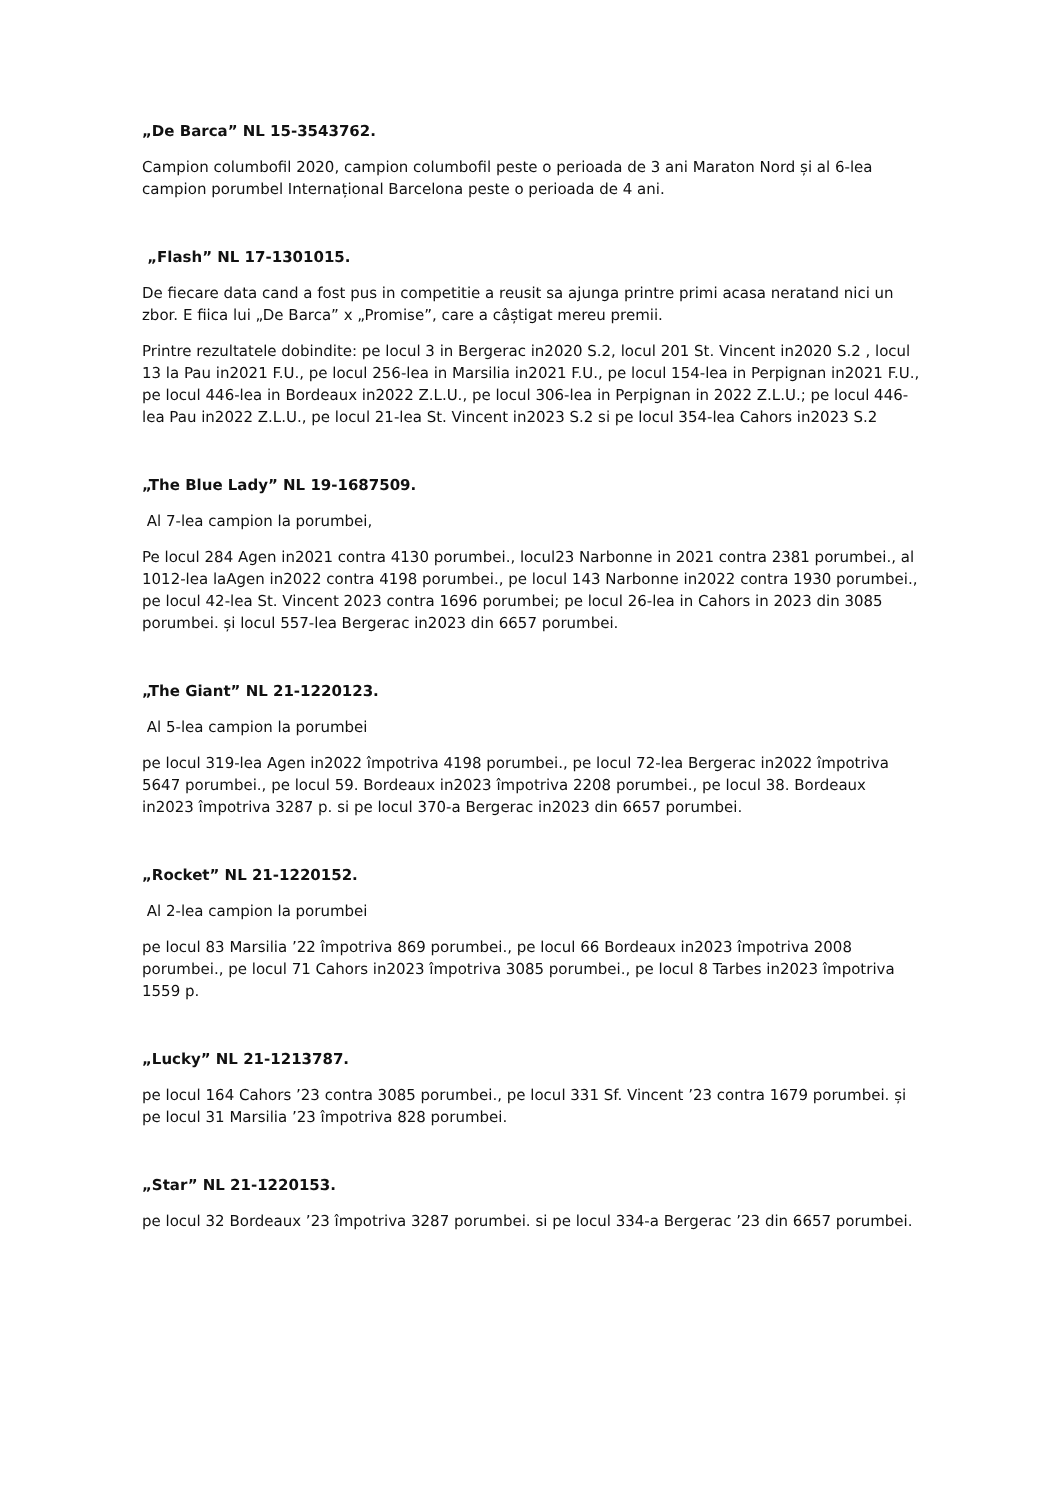„De Barca” NL 15-3543762.
Campion columbofil 2020, campion columbofil peste o perioada de 3 ani Maraton Nord și al 6-lea campion porumbel Internațional Barcelona peste o perioada de 4 ani.
„Flash” NL 17-1301015.
De fiecare data cand a fost pus in competitie a reusit sa ajunga printre primi acasa neratand nici un zbor. E fiica lui „De Barca” x „Promise”, care a câștigat mereu premii.
Printre rezultatele dobindite: pe locul 3 in Bergerac in2020 S.2, locul 201 St. Vincent in2020 S.2 , locul 13 la Pau in2021 F.U., pe locul 256-lea in Marsilia in2021 F.U., pe locul 154-lea in Perpignan in2021 F.U., pe locul 446-lea in Bordeaux in2022 Z.L.U., pe locul 306-lea in Perpignan in 2022 Z.L.U.; pe locul 446-lea Pau in2022 Z.L.U., pe locul 21-lea St. Vincent in2023 S.2 si pe locul 354-lea Cahors in2023 S.2
„The Blue Lady” NL 19-1687509.
Al 7-lea campion la porumbei,
Pe locul 284 Agen in2021 contra 4130 porumbei., locul23 Narbonne in 2021 contra 2381 porumbei., al 1012-lea laAgen in2022 contra 4198 porumbei., pe locul 143 Narbonne in2022 contra 1930 porumbei., pe locul 42-lea St. Vincent 2023 contra 1696 porumbei; pe locul 26-lea in Cahors in 2023 din 3085 porumbei. și locul 557-lea Bergerac in2023 din 6657 porumbei.
„The Giant” NL 21-1220123.
Al 5-lea campion la porumbei
pe locul 319-lea Agen in2022 împotriva 4198 porumbei., pe locul 72-lea Bergerac in2022 împotriva 5647 porumbei., pe locul 59. Bordeaux in2023 împotriva 2208 porumbei., pe locul 38. Bordeaux in2023 împotriva 3287 p. si pe locul 370-a Bergerac in2023 din 6657 porumbei.
„Rocket” NL 21-1220152.
Al 2-lea campion la porumbei
pe locul 83 Marsilia ’22 împotriva 869 porumbei., pe locul 66 Bordeaux in2023 împotriva 2008 porumbei., pe locul 71 Cahors in2023 împotriva 3085 porumbei., pe locul 8 Tarbes in2023 împotriva 1559 p.
„Lucky” NL 21-1213787.
pe locul 164 Cahors ’23 contra 3085 porumbei., pe locul 331 Sf. Vincent ’23 contra 1679 porumbei. și pe locul 31 Marsilia ’23 împotriva 828 porumbei.
„Star” NL 21-1220153.
pe locul 32 Bordeaux ’23 împotriva 3287 porumbei. si pe locul 334-a Bergerac ’23 din 6657 porumbei.